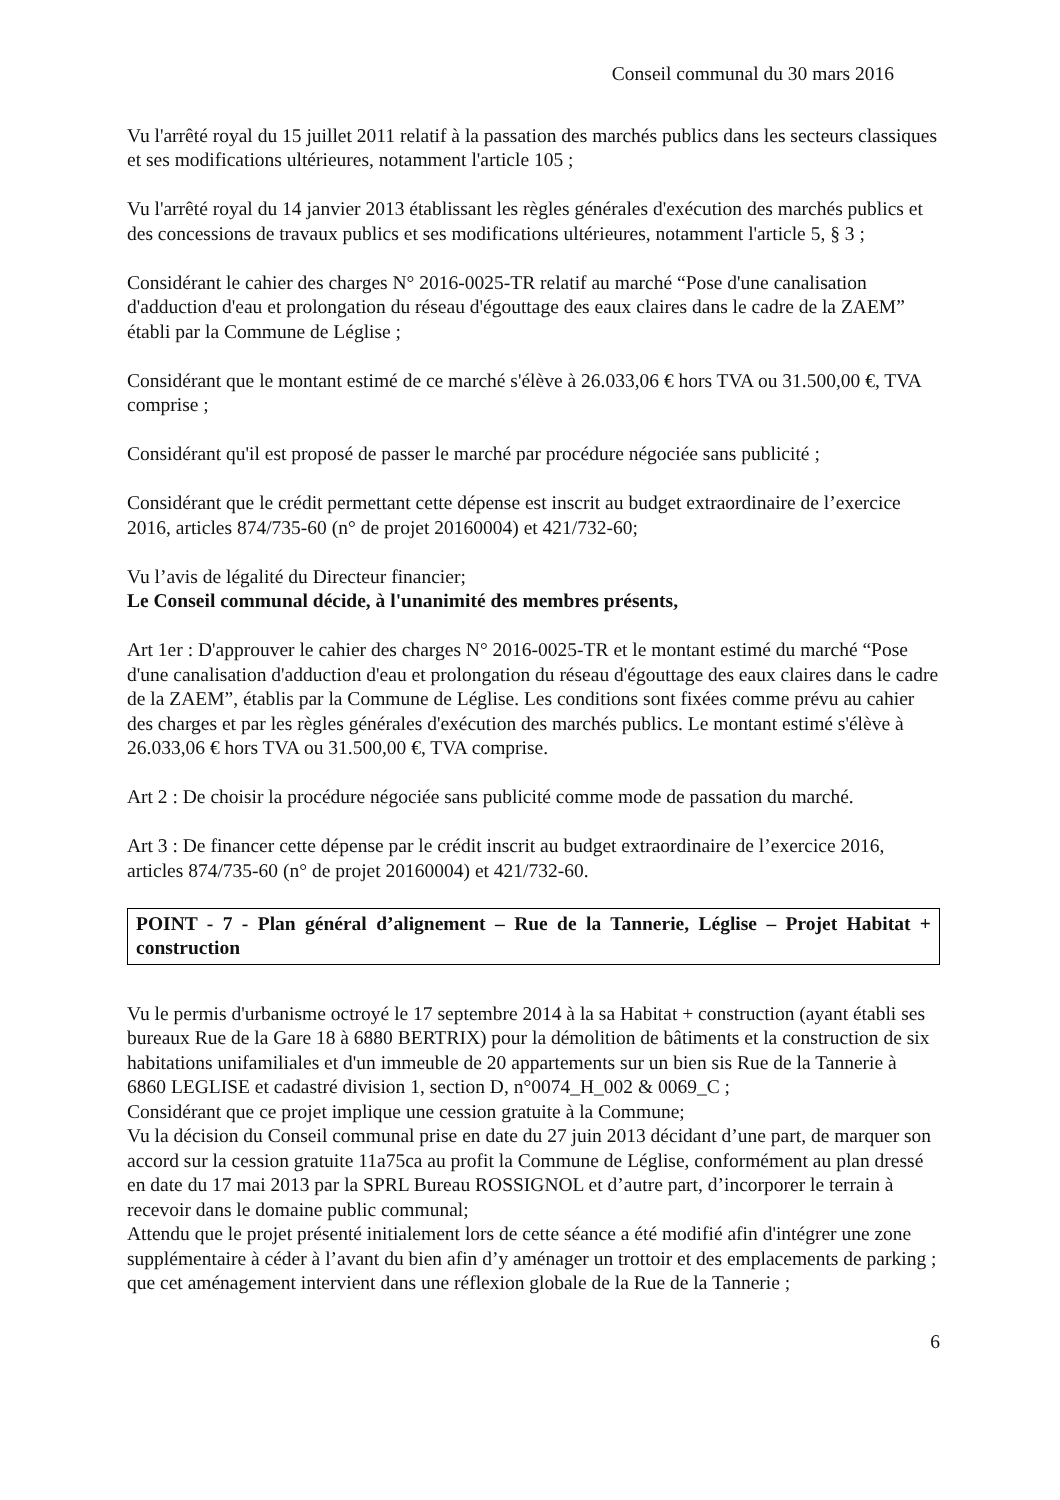Conseil communal du 30 mars 2016
Vu l'arrêté royal du 15 juillet 2011 relatif à la passation des marchés publics dans les secteurs classiques et ses modifications ultérieures, notamment l'article 105 ;
Vu l'arrêté royal du 14 janvier 2013 établissant les règles générales d'exécution des marchés publics et des concessions de travaux publics et ses modifications ultérieures, notamment l'article 5, § 3 ;
Considérant le cahier des charges N° 2016-0025-TR relatif au marché “Pose d'une canalisation d'adduction d'eau et prolongation du réseau d'égouttage des eaux claires dans le cadre de la ZAEM” établi par la Commune de Léglise ;
Considérant que le montant estimé de ce marché s'élève à 26.033,06 € hors TVA ou 31.500,00 €, TVA comprise ;
Considérant qu'il est proposé de passer le marché par procédure négociée sans publicité ;
Considérant que le crédit permettant cette dépense est inscrit au budget extraordinaire de l’exercice 2016, articles 874/735-60 (n° de projet 20160004) et 421/732-60;
Vu l’avis de légalité du Directeur financier;
Le Conseil communal décide, à l'unanimité des membres présents,
Art 1er : D'approuver le cahier des charges N° 2016-0025-TR et le montant estimé du marché “Pose d'une canalisation d'adduction d'eau et prolongation du réseau d'égouttage des eaux claires dans le cadre de la ZAEM”, établis par la Commune de Léglise. Les conditions sont fixées comme prévu au cahier des charges et par les règles générales d'exécution des marchés publics. Le montant estimé s'élève à 26.033,06 € hors TVA ou 31.500,00 €, TVA comprise.
Art 2 : De choisir la procédure négociée sans publicité comme mode de passation du marché.
Art 3 : De financer cette dépense par le crédit inscrit au budget extraordinaire de l’exercice 2016, articles 874/735-60 (n° de projet 20160004) et 421/732-60.
POINT - 7 - Plan général d’alignement – Rue de la Tannerie, Léglise – Projet Habitat + construction
Vu le permis d'urbanisme octroyé le 17 septembre 2014 à la sa Habitat + construction (ayant établi ses bureaux Rue de la Gare 18 à 6880 BERTRIX) pour la démolition de bâtiments et la construction de six habitations unifamiliales et d'un immeuble de 20 appartements sur un bien sis Rue de la Tannerie à 6860 LEGLISE et cadastré division 1, section D, n°0074_H_002 & 0069_C ;
Considérant que ce projet implique une cession gratuite à la Commune;
Vu la décision du Conseil communal prise en date du 27 juin 2013 décidant d’une part, de marquer son accord sur la cession gratuite 11a75ca au profit la Commune de Léglise, conformément au plan dressé en date du 17 mai 2013 par la SPRL Bureau ROSSIGNOL et d’autre part, d’incorporer le terrain à recevoir dans le domaine public communal;
Attendu que le projet présenté initialement lors de cette séance a été modifié afin d'intégrer une zone supplémentaire à céder à l’avant du bien afin d’y aménager un trottoir et des emplacements de parking ; que cet aménagement intervient dans une réflexion globale de la Rue de la Tannerie ;
6